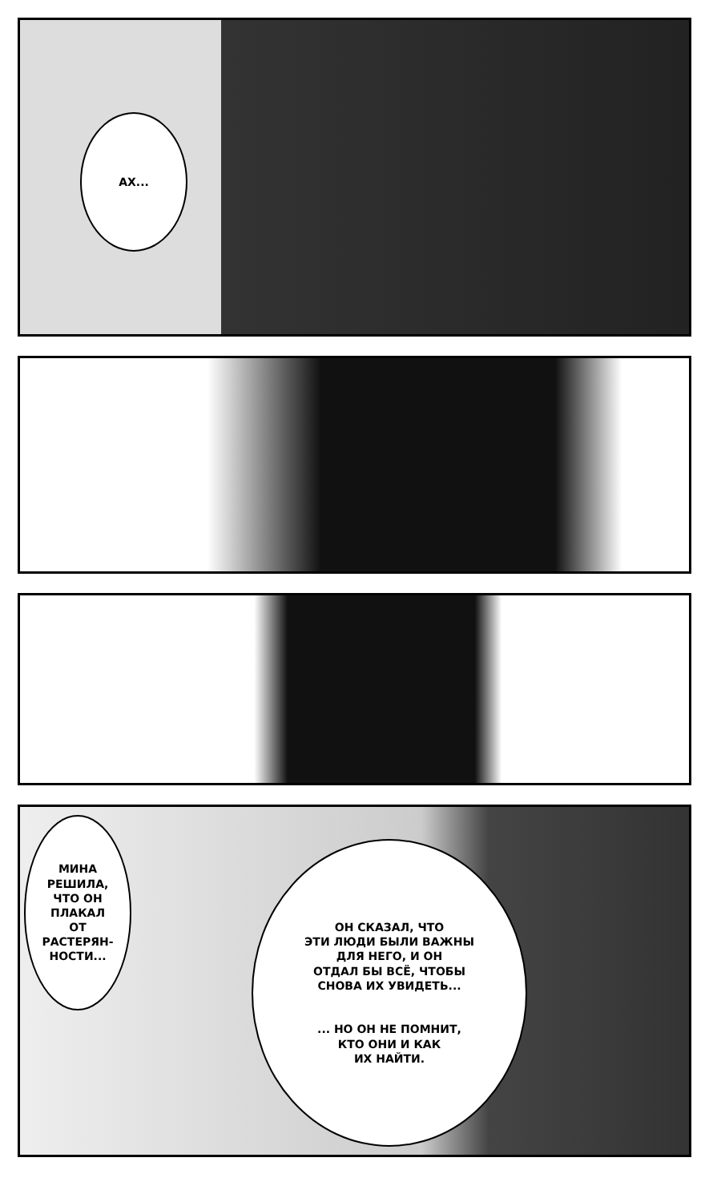АХ...
МИНА
РЕШИЛА,
ЧТО ОН
ПЛАКАЛ
ОТ
РАСТЕРЯН-
НОСТИ...
ОН СКАЗАЛ, ЧТО
ЭТИ ЛЮДИ БЫЛИ ВАЖНЫ
ДЛЯ НЕГО, И ОН
ОТДАЛ БЫ ВСЁ, ЧТОБЫ
СНОВА ИХ УВИДЕТЬ...
... НО ОН НЕ ПОМНИТ,
КТО ОНИ И КАК
ИХ НАЙТИ.